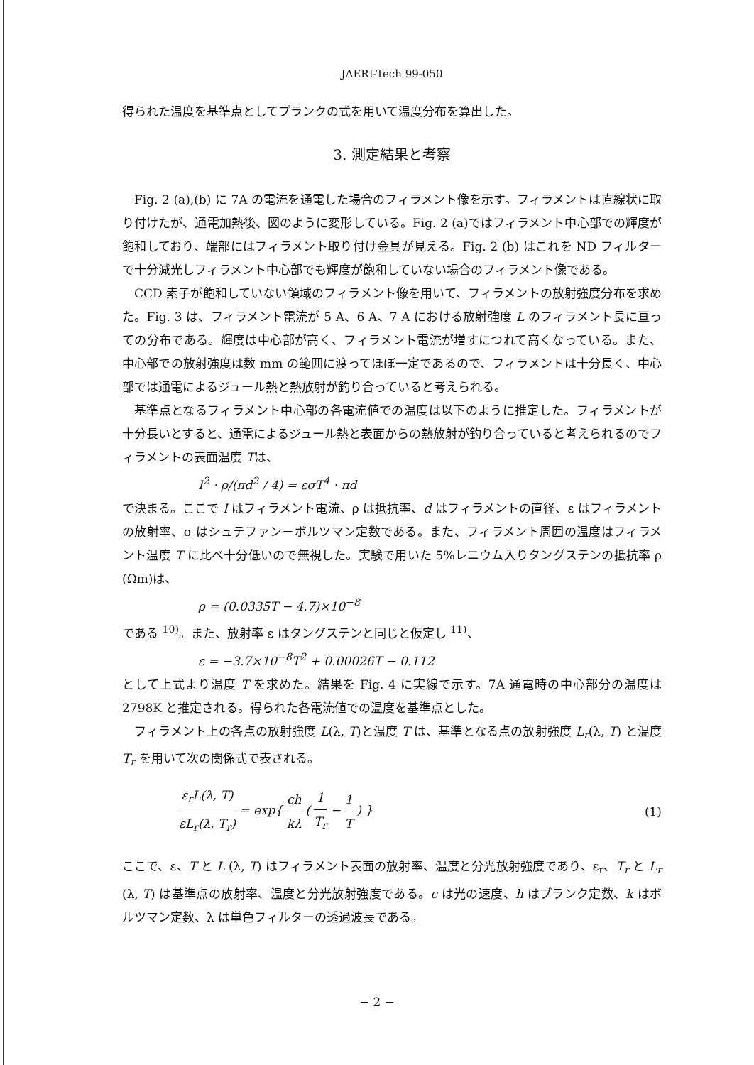JAERI-Tech 99-050
得られた温度を基準点としてプランクの式を用いて温度分布を算出した。
3. 測定結果と考察
Fig. 2 (a),(b) に 7A の電流を通電した場合のフィラメント像を示す。フィラメントは直線状に取り付けたが、通電加熱後、図のように変形している。Fig. 2 (a)ではフィラメント中心部での輝度が飽和しており、端部にはフィラメント取り付け金具が見える。Fig. 2 (b) はこれを ND フィルターで十分減光しフィラメント中心部でも輝度が飽和していない場合のフィラメント像である。
CCD 素子が飽和していない領域のフィラメント像を用いて、フィラメントの放射強度分布を求めた。Fig. 3 は、フィラメント電流が 5 A、6 A、7 A における放射強度 L のフィラメント長に亘っての分布である。輝度は中心部が高く、フィラメント電流が増すにつれて高くなっている。また、中心部での放射強度は数 mm の範囲に渡ってほぼ一定であるので、フィラメントは十分長く、中心部では通電によるジュール熱と熱放射が釣り合っていると考えられる。
基準点となるフィラメント中心部の各電流値での温度は以下のように推定した。フィラメントが十分長いとすると、通電によるジュール熱と表面からの熱放射が釣り合っていると考えられるのでフィラメントの表面温度 Tは、
I<sup>2</sup> · ρ/(πd<sup>2</sup> / 4) = εσT<sup>4</sup> · πd
で決まる。ここで I はフィラメント電流、ρ は抵抗率、d はフィラメントの直径、ε はフィラメントの放射率、σ はシュテファン－ボルツマン定数である。また、フィラメント周囲の温度はフィラメント温度 T に比べ十分低いので無視した。実験で用いた 5%レニウム入りタングステンの抵抗率 ρ (Ωm)は、
ρ = (0.0335T − 4.7)×10<sup>−8</sup>
である <sup>10)</sup>。また、放射率 ε はタングステンと同じと仮定し <sup>11)</sup>、
ε = −3.7×10<sup>−8</sup>T<sup>2</sup> + 0.00026T − 0.112
として上式より温度 T を求めた。結果を Fig. 4 に実線で示す。7A 通電時の中心部分の温度は 2798K と推定される。得られた各電流値での温度を基準点とした。
フィラメント上の各点の放射強度 L(λ, T)と温度 T は、基準となる点の放射強度 L<sub>r</sub>(λ, T) と温度 T<sub>r</sub> を用いて次の関係式で表される。
ε<sub>r</sub>L(λ, T) εL<sub>r</sub>(λ, T<sub>r</sub>) = exp{ ch kλ ( 1 T<sub>r</sub> − 1 T ) }
(1)
ここで、ε、T と L (λ, T) はフィラメント表面の放射率、温度と分光放射強度であり、ε<sub>r</sub>、T<sub>r</sub> と L<sub>r</sub> (λ, T) は基準点の放射率、温度と分光放射強度である。c は光の速度、h はプランク定数、k はボルツマン定数、λ は単色フィルターの透過波長である。
− 2 −